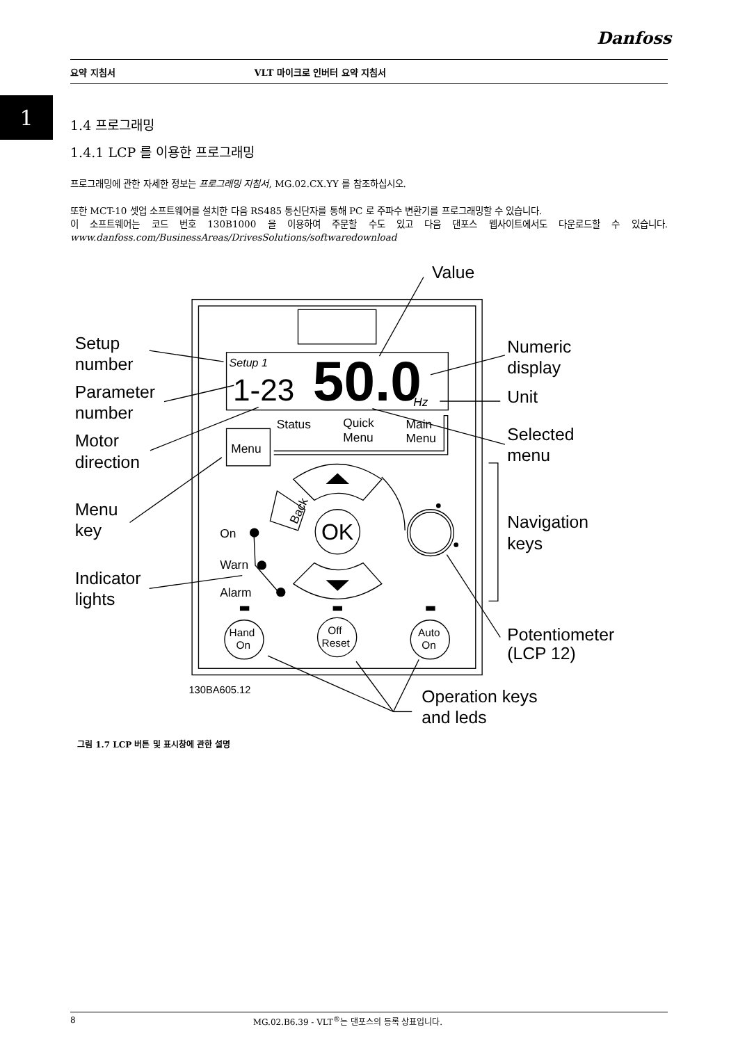Danfoss
요약 지침서 VLT 마이크로 인버터 요약 지침서
1
1.4 프로그래밍
1.4.1 LCP 를 이용한 프로그래밍
프로그래밍에 관한 자세한 정보는 프로그래밍 지침서, MG.02.CX.YY 를 참조하십시오.
또한 MCT-10 셋업 소프트웨어를 설치한 다음 RS485 통신단자를 통해 PC 로 주파수 변환기를 프로그래밍할 수 있습니다.
이 소프트웨어는 코드 번호 130B1000 을 이용하여 주문할 수도 있고 다음 댄포스 웹사이트에서도 다운로드할 수 있습니다. www.danfoss.com/BusinessAreas/DrivesSolutions/softwaredownload
Value
Setup
number
Parameter
number
Motor
direction
Menu
key
Indicator
lights
Numeric
display
Unit
Selected
menu
Navigation
keys
Potentiometer
(LCP 12)
Operation keys
and leds
Setup 1
1-23
50.0
Hz
Status
Quick
Menu
Main
Menu
Menu
On
Warn
Alarm
Back
OK
Hand
On
Off
Reset
Auto
On
130BA605.12
그림 1.7 LCP 버튼 및 표시창에 관한 설명
8 MG.02.B6.39 - VLT<sup>®</sup>는 댄포스의 등록 상표입니다.